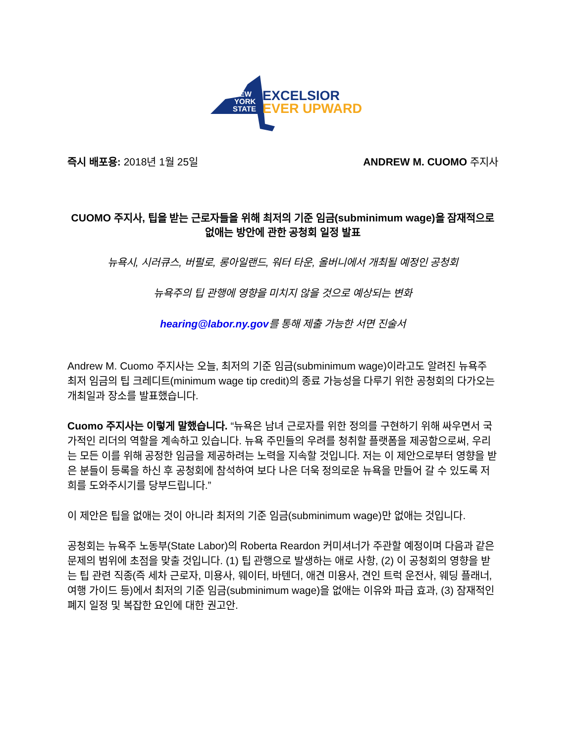NEW
YORK
STATE
EXCELSIOR
EVER UPWARD
즉시 배포용: 2018년 1월 25일 ANDREW M. CUOMO 주지사
CUOMO 주지사, 팁을 받는 근로자들을 위해 최저의 기준 임금(subminimum wage)을 잠재적으로 없애는 방안에 관한 공청회 일정 발표
뉴욕시, 시러큐스, 버펄로, 롱아일랜드, 워터 타운, 올버니에서 개최될 예정인 공청회
뉴욕주의 팁 관행에 영향을 미치지 않을 것으로 예상되는 변화
hearing@labor.ny.gov를 통해 제출 가능한 서면 진술서
Andrew M. Cuomo 주지사는 오늘, 최저의 기준 임금(subminimum wage)이라고도 알려진 뉴욕주 최저 임금의 팁 크레디트(minimum wage tip credit)의 종료 가능성을 다루기 위한 공청회의 다가오는 개최일과 장소를 발표했습니다.
Cuomo 주지사는 이렇게 말했습니다. “뉴욕은 남녀 근로자를 위한 정의를 구현하기 위해 싸우면서 국가적인 리더의 역할을 계속하고 있습니다. 뉴욕 주민들의 우려를 청취할 플랫폼을 제공함으로써, 우리는 모든 이를 위해 공정한 임금을 제공하려는 노력을 지속할 것입니다. 저는 이 제안으로부터 영향을 받은 분들이 등록을 하신 후 공청회에 참석하여 보다 나은 더욱 정의로운 뉴욕을 만들어 갈 수 있도록 저희를 도와주시기를 당부드립니다.”
이 제안은 팁을 없애는 것이 아니라 최저의 기준 임금(subminimum wage)만 없애는 것입니다.
공청회는 뉴욕주 노동부(State Labor)의 Roberta Reardon 커미셔너가 주관할 예정이며 다음과 같은 문제의 범위에 초점을 맞출 것입니다. (1) 팁 관행으로 발생하는 애로 사항, (2) 이 공청회의 영향을 받는 팁 관련 직종(즉 세차 근로자, 미용사, 웨이터, 바텐더, 애견 미용사, 견인 트럭 운전사, 웨딩 플래너, 여행 가이드 등)에서 최저의 기준 임금(subminimum wage)을 없애는 이유와 파급 효과, (3) 잠재적인 폐지 일정 및 복잡한 요인에 대한 권고안.